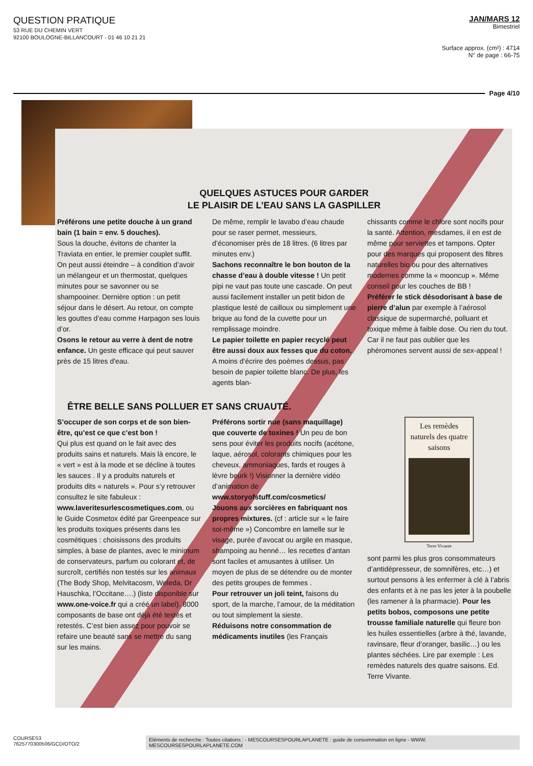QUESTION PRATIQUE
53 RUE DU CHEMIN VERT
92100 BOULOGNE-BILLANCOURT - 01 46 10 21 21
JAN/MARS 12
Bimestriel
Surface approx. (cm²) : 4714
N° de page : 66-75
Page 4/10
QUELQUES ASTUCES POUR GARDER
LE PLAISIR DE L’EAU SANS LA GASPILLER
Préférons une petite douche à un grand bain (1 bain = env. 5 douches).
Sous la douche, évitons de chanter la Traviata en entier, le premier couplet suffit. On peut aussi éteindre – à condition d’avoir un mélangeur et un thermostat, quelques minutes pour se savonner ou se shampooiner. Dernière option : un petit séjour dans le désert. Au retour, on compte les gouttes d’eau comme Harpagon ses louis d’or.
Osons le retour au verre à dent de notre enfance. Un geste efficace qui peut sauver près de 15 litres d'eau.
De même, remplir le lavabo d’eau chaude pour se raser permet, messieurs, d’économiser près de 18 litres. (6 litres par minutes env.)
Sachons reconnaître le bon bouton de la chasse d’eau à double vitesse ! Un petit pipi ne vaut pas toute une cascade. On peut aussi facilement installer un petit bidon de plastique lesté de cailloux ou simplement une brique au fond de la cuvette pour un remplissage moindre.
Le papier toilette en papier recyclé peut être aussi doux aux fesses que du coton. A moins d’écrire des poèmes dessus, pas besoin de papier toilette blanc. De plus, les agents blan-
chissants comme le chlore sont nocifs pour la santé. Attention, mesdames, il en est de même pour serviettes et tampons. Opter pour des marques qui proposent des fibres naturelles bio ou pour des alternatives modernes comme la « mooncup ». Même conseil pour les couches de BB !
Préférer le stick désodorisant à base de pierre d’alun par exemple à l’aérosol classique de supermarché, polluant et toxique même à faible dose. Ou rien du tout. Car il ne faut pas oublier que les phéromones servent aussi de sex-appeal !
ÊTRE BELLE SANS POLLUER ET SANS CRUAUTÉ.
S’occuper de son corps et de son bien-être, qu’est ce que c’est bon !
Qui plus est quand on le fait avec des produits sains et naturels. Mais là encore, le « vert » est à la mode et se décline à toutes les sauces . Il y a produits naturels et produits dits « naturels ». Pour s’y retrouver consultez le site fabuleux : www.laveritesurlescosmetiques.com, ou le Guide Cosmetox édité par Greenpeace sur les produits toxiques présents dans les cosmétiques : choisissons des produits simples, à base de plantes, avec le minimum de conservateurs, parfum ou colorant et, de surcroît, certifiés non testés sur les animaux (The Body Shop, Melvitacosm, Weleda, Dr Hauschka, l’Occitane….) (liste disponible sur www.one-voice.fr qui a créé un label). 8000 composants de base ont déjà été testés et retestés. C’est bien assez pour pouvoir se refaire une beauté sans se mettre du sang sur les mains.
Préférons sortir nue (sans maquillage) que couverte de toxines ! Un peu de bon sens pour éviter les produits nocifs (acétone, laque, aérosol, colorants chimiques pour les cheveux, ammoniaques, fards et rouges à lèvre beurk !) Visionner la dernière vidéo d’animation de www.storyofstuff.com/cosmetics/
Jouons aux sorcières en fabriquant nos propres mixtures. (cf : article sur « le faire soi-même ») Concombre en lamelle sur le visage, purée d’avocat ou argile en masque, shampoing au henné… les recettes d’antan sont faciles et amusantes à utiliser. Un moyen de plus de se détendre ou de monter des petits groupes de femmes .
Pour retrouver un joli teint, faisons du sport, de la marche, l’amour, de la méditation ou tout simplement la sieste.
Réduisons notre consommation de médicaments inutiles (les Français
Les remèdes naturels des quatre saisons
Terre Vivante
sont parmi les plus gros consommateurs d’antidépresseur, de somnifères, etc…) et surtout pensons à les enfermer à clé à l’abris des enfants et à ne pas les jeter à la poubelle (les ramener à la pharmacie). Pour les petits bobos, composons une petite trousse familiale naturelle qui fleure bon les huiles essentielles (arbre à thé, lavande, ravinsare, fleur d’oranger, basilic…) ou les plantes séchées. Lire par exemple : Les remèdes naturels des quatre saisons. Ed. Terre Vivante.
COURSES3
7625770300506/GCD/OTO/2
Eléments de recherche : Toutes citations : - MESCOURSESPOURLAPLANETE : guide de consommation en ligne - WWW. MESCOURSESPOURLAPLANETE.COM